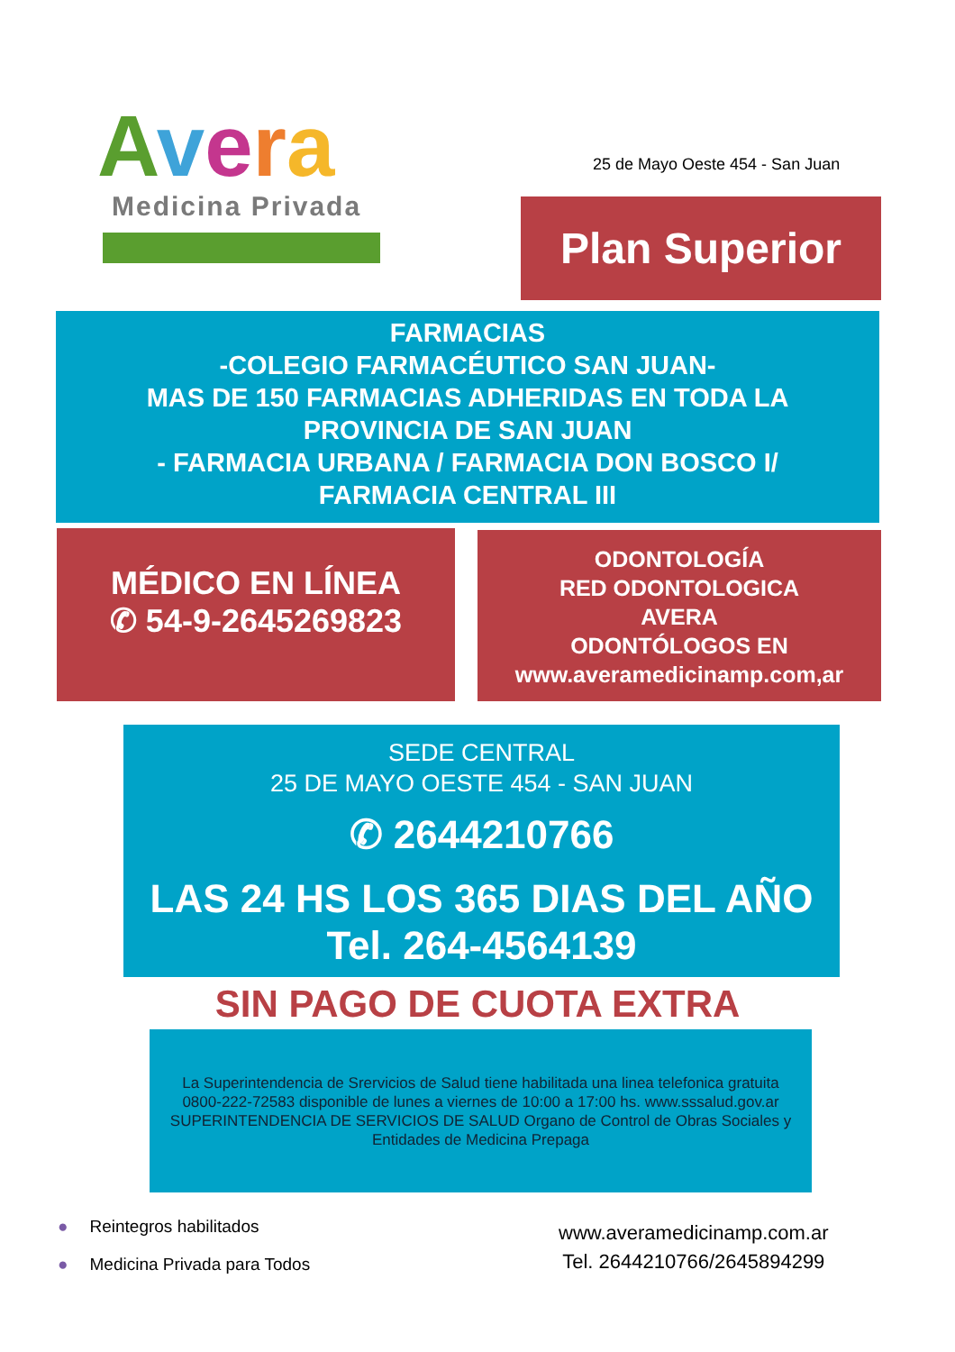Avera
Medicina Privada
25 de Mayo Oeste 454 - San Juan
Plan Superior
FARMACIAS
-COLEGIO FARMACÉUTICO SAN JUAN-
MAS DE 150 FARMACIAS ADHERIDAS EN TODA LA
PROVINCIA DE SAN JUAN
- FARMACIA URBANA / FARMACIA DON BOSCO I/
FARMACIA CENTRAL III
MÉDICO EN LÍNEA
✆ 54-9-2645269823
ODONTOLOGÍA
RED ODONTOLOGICA
AVERA
ODONTÓLOGOS EN
www.averamedicinamp.com,ar
SEDE CENTRAL
25 DE MAYO OESTE 454 - SAN JUAN
✆ 2644210766
LAS 24 HS LOS 365 DIAS DEL AÑO
Tel. 264-4564139
SIN PAGO DE CUOTA EXTRA
La Superintendencia de Srervicios de Salud tiene habilitada una linea telefonica gratuita 0800-222-72583 disponible de lunes a viernes de 10:00 a 17:00 hs. www.sssalud.gov.ar SUPERINTENDENCIA DE SERVICIOS DE SALUD Organo de Control de Obras Sociales y Entidades de Medicina Prepaga
● Reintegros habilitados
● Medicina Privada para Todos
www.averamedicinamp.com.ar
Tel. 2644210766/2645894299